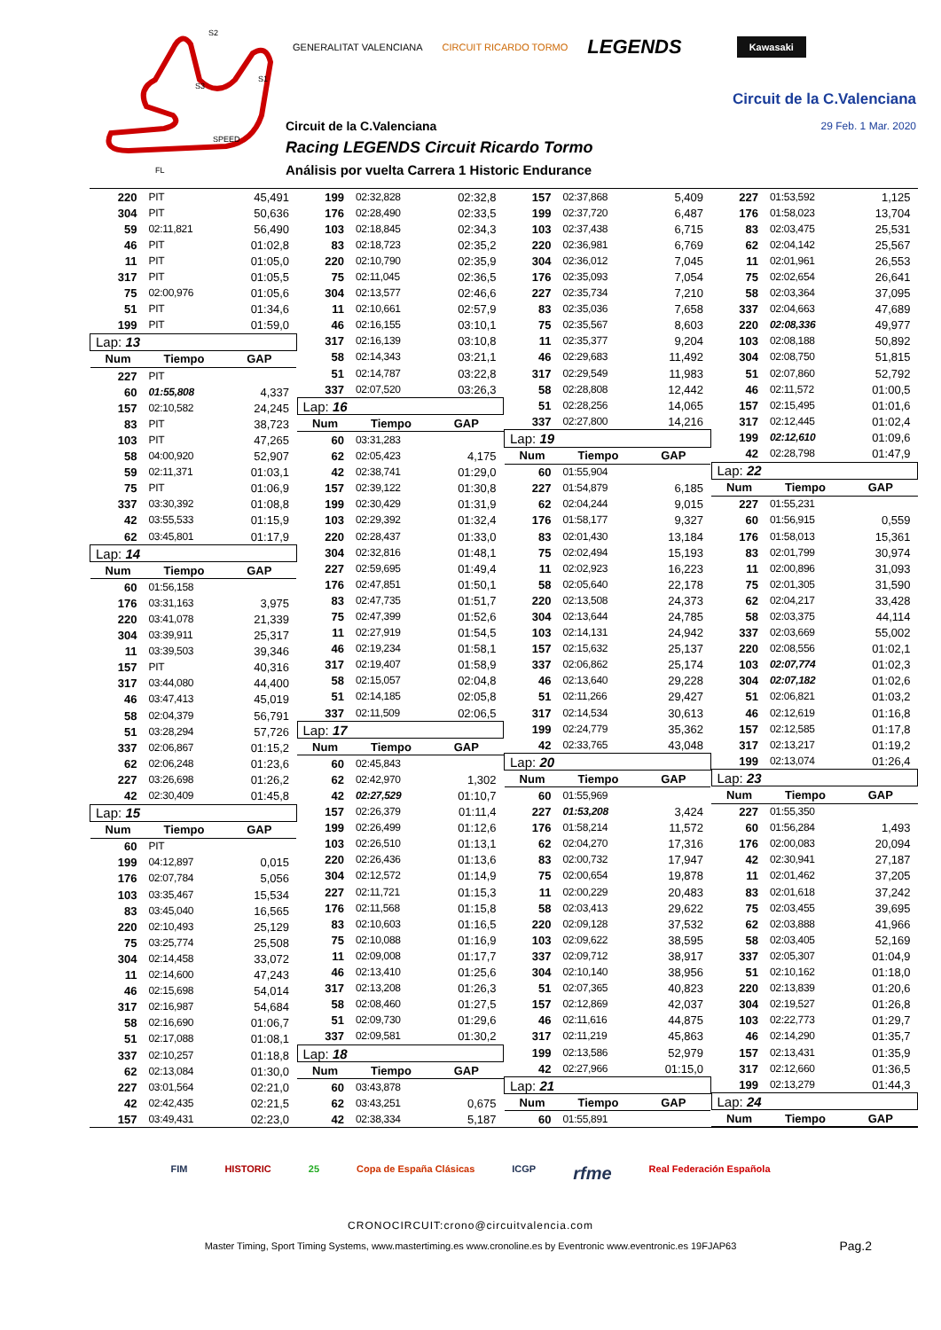S2
S1
S3
SPEED
FL
GENERALITAT VALENCIANA CIRCUIT RICARDO TORMO LEGENDS Kawasaki
Circuit de la C.Valenciana
29 Feb. 1 Mar. 2020
Circuit de la C.Valenciana
Racing LEGENDS Circuit Ricardo Tormo
Análisis por vuelta Carrera 1 Historic Endurance
| 220 | PIT | 45,491 |
| 304 | PIT | 50,636 |
| 59 | 02:11,821 | 56,490 |
| 46 | PIT | 01:02,8 |
| 11 | PIT | 01:05,0 |
| 317 | PIT | 01:05,5 |
| 75 | 02:00,976 | 01:05,6 |
| 51 | PIT | 01:34,6 |
| 199 | PIT | 01:59,0 |
| Lap: 13 | | |
| Num | Tiempo | GAP |
| 227 | PIT | |
| 60 | 01:55,808 | 4,337 |
| 157 | 02:10,582 | 24,245 |
| 83 | PIT | 38,723 |
| 103 | PIT | 47,265 |
| 58 | 04:00,920 | 52,907 |
| 59 | 02:11,371 | 01:03,1 |
| 75 | PIT | 01:06,9 |
| 337 | 03:30,392 | 01:08,8 |
| 42 | 03:55,533 | 01:15,9 |
| 62 | 03:45,801 | 01:17,9 |
| Lap: 14 | | |
| Num | Tiempo | GAP |
| 60 | 01:56,158 | |
| 176 | 03:31,163 | 3,975 |
| 220 | 03:41,078 | 21,339 |
| 304 | 03:39,911 | 25,317 |
| 11 | 03:39,503 | 39,346 |
| 157 | PIT | 40,316 |
| 317 | 03:44,080 | 44,400 |
| 46 | 03:47,413 | 45,019 |
| 58 | 02:04,379 | 56,791 |
| 51 | 03:28,294 | 57,726 |
| 337 | 02:06,867 | 01:15,2 |
| 62 | 02:06,248 | 01:23,6 |
| 227 | 03:26,698 | 01:26,2 |
| 42 | 02:30,409 | 01:45,8 |
| Lap: 15 | | |
| Num | Tiempo | GAP |
| 60 | PIT | |
| 199 | 04:12,897 | 0,015 |
| 176 | 02:07,784 | 5,056 |
| 103 | 03:35,467 | 15,534 |
| 83 | 03:45,040 | 16,565 |
| 220 | 02:10,493 | 25,129 |
| 75 | 03:25,774 | 25,508 |
| 304 | 02:14,458 | 33,072 |
| 11 | 02:14,600 | 47,243 |
| 46 | 02:15,698 | 54,014 |
| 317 | 02:16,987 | 54,684 |
| 58 | 02:16,690 | 01:06,7 |
| 51 | 02:17,088 | 01:08,1 |
| 337 | 02:10,257 | 01:18,8 |
| 62 | 02:13,084 | 01:30,0 |
| 227 | 03:01,564 | 02:21,0 |
| 42 | 02:42,435 | 02:21,5 |
| 157 | 03:49,431 | 02:23,0 |
| 199 | 02:32,828 | 02:32,8 |
| 176 | 02:28,490 | 02:33,5 |
| 103 | 02:18,845 | 02:34,3 |
| 83 | 02:18,723 | 02:35,2 |
| 220 | 02:10,790 | 02:35,9 |
| 75 | 02:11,045 | 02:36,5 |
| 304 | 02:13,577 | 02:46,6 |
| 11 | 02:10,661 | 02:57,9 |
| 46 | 02:16,155 | 03:10,1 |
| 317 | 02:16,139 | 03:10,8 |
| 58 | 02:14,343 | 03:21,1 |
| 51 | 02:14,787 | 03:22,8 |
| 337 | 02:07,520 | 03:26,3 |
| Lap: 16 | | |
| Num | Tiempo | GAP |
| 60 | 03:31,283 | |
| 62 | 02:05,423 | 4,175 |
| 42 | 02:38,741 | 01:29,0 |
| 157 | 02:39,122 | 01:30,8 |
| 199 | 02:30,429 | 01:31,9 |
| 103 | 02:29,392 | 01:32,4 |
| 220 | 02:28,437 | 01:33,0 |
| 304 | 02:32,816 | 01:48,1 |
| 227 | 02:59,695 | 01:49,4 |
| 176 | 02:47,851 | 01:50,1 |
| 83 | 02:47,735 | 01:51,7 |
| 75 | 02:47,399 | 01:52,6 |
| 11 | 02:27,919 | 01:54,5 |
| 46 | 02:19,234 | 01:58,1 |
| 317 | 02:19,407 | 01:58,9 |
| 58 | 02:15,057 | 02:04,8 |
| 51 | 02:14,185 | 02:05,8 |
| 337 | 02:11,509 | 02:06,5 |
| Lap: 17 | | |
| Num | Tiempo | GAP |
| 60 | 02:45,843 | |
| 62 | 02:42,970 | 1,302 |
| 42 | 02:27,529 | 01:10,7 |
| 157 | 02:26,379 | 01:11,4 |
| 199 | 02:26,499 | 01:12,6 |
| 103 | 02:26,510 | 01:13,1 |
| 220 | 02:26,436 | 01:13,6 |
| 304 | 02:12,572 | 01:14,9 |
| 227 | 02:11,721 | 01:15,3 |
| 176 | 02:11,568 | 01:15,8 |
| 83 | 02:10,603 | 01:16,5 |
| 75 | 02:10,088 | 01:16,9 |
| 11 | 02:09,008 | 01:17,7 |
| 46 | 02:13,410 | 01:25,6 |
| 317 | 02:13,208 | 01:26,3 |
| 58 | 02:08,460 | 01:27,5 |
| 51 | 02:09,730 | 01:29,6 |
| 337 | 02:09,581 | 01:30,2 |
| Lap: 18 | | |
| Num | Tiempo | GAP |
| 60 | 03:43,878 | |
| 62 | 03:43,251 | 0,675 |
| 42 | 02:38,334 | 5,187 |
| 157 | 02:37,868 | 5,409 |
| 199 | 02:37,720 | 6,487 |
| 103 | 02:37,438 | 6,715 |
| 220 | 02:36,981 | 6,769 |
| 304 | 02:36,012 | 7,045 |
| 176 | 02:35,093 | 7,054 |
| 227 | 02:35,734 | 7,210 |
| 83 | 02:35,036 | 7,658 |
| 75 | 02:35,567 | 8,603 |
| 11 | 02:35,377 | 9,204 |
| 46 | 02:29,683 | 11,492 |
| 317 | 02:29,549 | 11,983 |
| 58 | 02:28,808 | 12,442 |
| 51 | 02:28,256 | 14,065 |
| 337 | 02:27,800 | 14,216 |
| Lap: 19 | | |
| Num | Tiempo | GAP |
| 60 | 01:55,904 | |
| 227 | 01:54,879 | 6,185 |
| 62 | 02:04,244 | 9,015 |
| 176 | 01:58,177 | 9,327 |
| 83 | 02:01,430 | 13,184 |
| 75 | 02:02,494 | 15,193 |
| 11 | 02:02,923 | 16,223 |
| 58 | 02:05,640 | 22,178 |
| 220 | 02:13,508 | 24,373 |
| 304 | 02:13,644 | 24,785 |
| 103 | 02:14,131 | 24,942 |
| 157 | 02:15,632 | 25,137 |
| 337 | 02:06,862 | 25,174 |
| 46 | 02:13,640 | 29,228 |
| 51 | 02:11,266 | 29,427 |
| 317 | 02:14,534 | 30,613 |
| 199 | 02:24,779 | 35,362 |
| 42 | 02:33,765 | 43,048 |
| Lap: 20 | | |
| Num | Tiempo | GAP |
| 60 | 01:55,969 | |
| 227 | 01:53,208 | 3,424 |
| 176 | 01:58,214 | 11,572 |
| 62 | 02:04,270 | 17,316 |
| 83 | 02:00,732 | 17,947 |
| 75 | 02:00,654 | 19,878 |
| 11 | 02:00,229 | 20,483 |
| 58 | 02:03,413 | 29,622 |
| 220 | 02:09,128 | 37,532 |
| 103 | 02:09,622 | 38,595 |
| 337 | 02:09,712 | 38,917 |
| 304 | 02:10,140 | 38,956 |
| 51 | 02:07,365 | 40,823 |
| 157 | 02:12,869 | 42,037 |
| 46 | 02:11,616 | 44,875 |
| 317 | 02:11,219 | 45,863 |
| 199 | 02:13,586 | 52,979 |
| 42 | 02:27,966 | 01:15,0 |
| Lap: 21 | | |
| Num | Tiempo | GAP |
| 60 | 01:55,891 | |
| 227 | 01:53,592 | 1,125 |
| 176 | 01:58,023 | 13,704 |
| 83 | 02:03,475 | 25,531 |
| 62 | 02:04,142 | 25,567 |
| 11 | 02:01,961 | 26,553 |
| 75 | 02:02,654 | 26,641 |
| 58 | 02:03,364 | 37,095 |
| 337 | 02:04,663 | 47,689 |
| 220 | 02:08,336 | 49,977 |
| 103 | 02:08,188 | 50,892 |
| 304 | 02:08,750 | 51,815 |
| 51 | 02:07,860 | 52,792 |
| 46 | 02:11,572 | 01:00,5 |
| 157 | 02:15,495 | 01:01,6 |
| 317 | 02:12,445 | 01:02,4 |
| 199 | 02:12,610 | 01:09,6 |
| 42 | 02:28,798 | 01:47,9 |
| Lap: 22 | | |
| Num | Tiempo | GAP |
| 227 | 01:55,231 | |
| 60 | 01:56,915 | 0,559 |
| 176 | 01:58,013 | 15,361 |
| 83 | 02:01,799 | 30,974 |
| 11 | 02:00,896 | 31,093 |
| 75 | 02:01,305 | 31,590 |
| 62 | 02:04,217 | 33,428 |
| 58 | 02:03,375 | 44,114 |
| 337 | 02:03,669 | 55,002 |
| 220 | 02:08,556 | 01:02,1 |
| 103 | 02:07,774 | 01:02,3 |
| 304 | 02:07,182 | 01:02,6 |
| 51 | 02:06,821 | 01:03,2 |
| 46 | 02:12,619 | 01:16,8 |
| 157 | 02:12,585 | 01:17,8 |
| 317 | 02:13,217 | 01:19,2 |
| 199 | 02:13,074 | 01:26,4 |
| Lap: 23 | | |
| Num | Tiempo | GAP |
| 227 | 01:55,350 | |
| 60 | 01:56,284 | 1,493 |
| 176 | 02:00,083 | 20,094 |
| 42 | 02:30,941 | 27,187 |
| 11 | 02:01,462 | 37,205 |
| 83 | 02:01,618 | 37,242 |
| 75 | 02:03,455 | 39,695 |
| 62 | 02:03,888 | 41,966 |
| 58 | 02:03,405 | 52,169 |
| 337 | 02:05,307 | 01:04,9 |
| 51 | 02:10,162 | 01:18,0 |
| 220 | 02:13,839 | 01:20,6 |
| 304 | 02:19,527 | 01:26,8 |
| 103 | 02:22,773 | 01:29,7 |
| 46 | 02:14,290 | 01:35,7 |
| 157 | 02:13,431 | 01:35,9 |
| 317 | 02:12,660 | 01:36,5 |
| 199 | 02:13,279 | 01:44,3 |
| Lap: 24 | | |
| Num | Tiempo | GAP |
FIM HISTORIC 25 Copa de España Clásicas ICGP rfme Real Federación Española
CRONOCIRCUIT:crono@circuitvalencia.com
Master Timing, Sport Timing Systems, www.mastertiming.es www.cronoline.es by Eventronic www.eventronic.es 19FJAP63 Pag.2